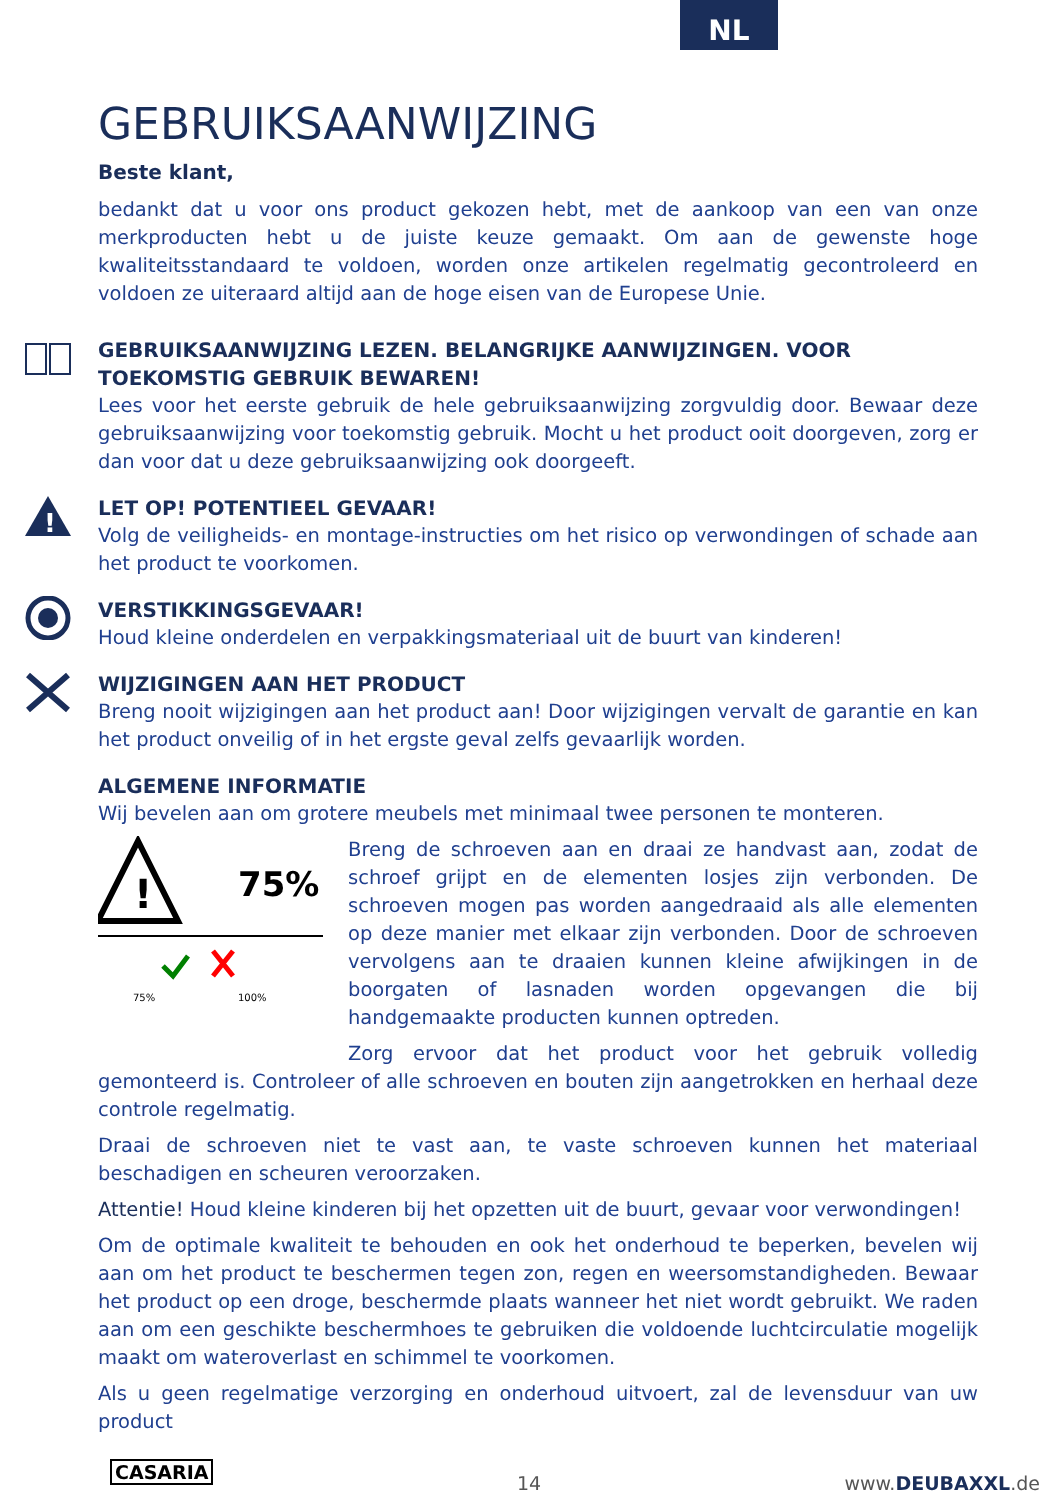NL
GEBRUIKSAANWIJZING
Beste klant,
bedankt dat u voor ons product gekozen hebt, met de aankoop van een van onze merkproducten hebt u de juiste keuze gemaakt. Om aan de gewenste hoge kwaliteitsstandaard te voldoen, worden onze artikelen regelmatig gecontroleerd en voldoen ze uiteraard altijd aan de hoge eisen van de Europese Unie.
GEBRUIKSAANWIJZING LEZEN. BELANGRIJKE AANWIJZINGEN. VOOR TOEKOMSTIG GEBRUIK BEWAREN!
Lees voor het eerste gebruik de hele gebruiksaanwijzing zorgvuldig door. Bewaar deze gebruiksaanwijzing voor toekomstig gebruik. Mocht u het product ooit doorgeven, zorg er dan voor dat u deze gebruiksaanwijzing ook doorgeeft.
!
LET OP! POTENTIEEL GEVAAR!
Volg de veiligheids- en montage-instructies om het risico op verwondingen of schade aan het product te voorkomen.
VERSTIKKINGSGEVAAR!
Houd kleine onderdelen en verpakkingsmateriaal uit de buurt van kinderen!
WIJZIGINGEN AAN HET PRODUCT
Breng nooit wijzigingen aan het product aan! Door wijzigingen vervalt de garantie en kan het product onveilig of in het ergste geval zelfs gevaarlijk worden.
ALGEMENE INFORMATIE
Wij bevelen aan om grotere meubels met minimaal twee personen te monteren.
!
75%
75%
100%
Breng de schroeven aan en draai ze handvast aan, zodat de schroef grijpt en de elementen losjes zijn verbonden. De schroeven mogen pas worden aangedraaid als alle elementen op deze manier met elkaar zijn verbonden. Door de schroeven vervolgens aan te draaien kunnen kleine afwijkingen in de boorgaten of lasnaden worden opgevangen die bij handgemaakte producten kunnen optreden.
Zorg ervoor dat het product voor het gebruik volledig gemonteerd is. Controleer of alle schroeven en bouten zijn aangetrokken en herhaal deze controle regelmatig.
Draai de schroeven niet te vast aan, te vaste schroeven kunnen het materiaal beschadigen en scheuren veroorzaken.
Attentie! Houd kleine kinderen bij het opzetten uit de buurt, gevaar voor verwondingen!
Om de optimale kwaliteit te behouden en ook het onderhoud te beperken, bevelen wij aan om het product te beschermen tegen zon, regen en weersomstandigheden. Bewaar het product op een droge, beschermde plaats wanneer het niet wordt gebruikt. We raden aan om een geschikte beschermhoes te gebruiken die voldoende luchtcirculatie mogelijk maakt om wateroverlast en schimmel te voorkomen.
Als u geen regelmatige verzorging en onderhoud uitvoert, zal de levensduur van uw product
CASARIA 14 www.DEUBAXXL.de